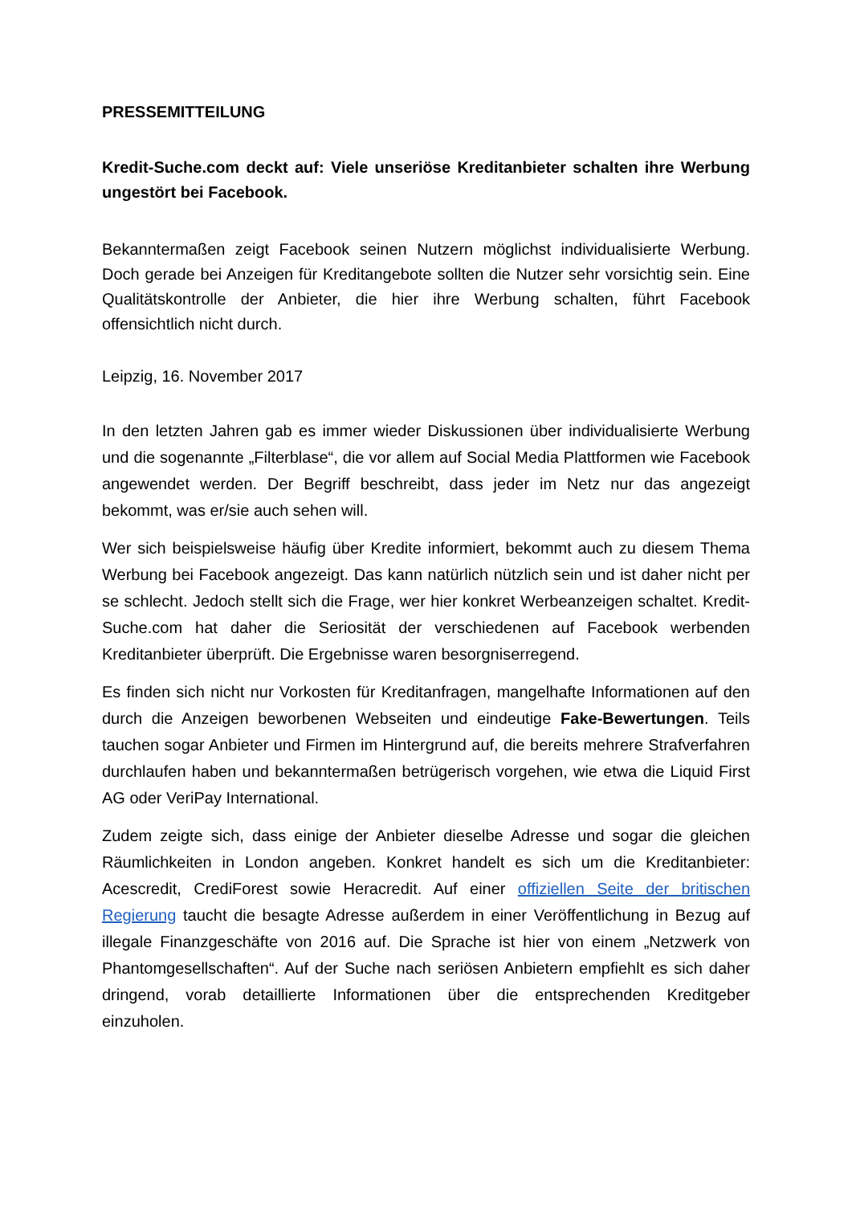PRESSEMITTEILUNG
Kredit-Suche.com deckt auf: Viele unseriöse Kreditanbieter schalten ihre Werbung ungestört bei Facebook.
Bekanntermaßen zeigt Facebook seinen Nutzern möglichst individualisierte Werbung. Doch gerade bei Anzeigen für Kreditangebote sollten die Nutzer sehr vorsichtig sein. Eine Qualitätskontrolle der Anbieter, die hier ihre Werbung schalten, führt Facebook offensichtlich nicht durch.
Leipzig, 16. November 2017
In den letzten Jahren gab es immer wieder Diskussionen über individualisierte Werbung und die sogenannte „Filterblase“, die vor allem auf Social Media Plattformen wie Facebook angewendet werden. Der Begriff beschreibt, dass jeder im Netz nur das angezeigt bekommt, was er/sie auch sehen will.
Wer sich beispielsweise häufig über Kredite informiert, bekommt auch zu diesem Thema Werbung bei Facebook angezeigt. Das kann natürlich nützlich sein und ist daher nicht per se schlecht. Jedoch stellt sich die Frage, wer hier konkret Werbeanzeigen schaltet. Kredit-Suche.com hat daher die Seriosität der verschiedenen auf Facebook werbenden Kreditanbieter überprüft. Die Ergebnisse waren besorgniserregend.
Es finden sich nicht nur Vorkosten für Kreditanfragen, mangelhafte Informationen auf den durch die Anzeigen beworbenen Webseiten und eindeutige Fake-Bewertungen. Teils tauchen sogar Anbieter und Firmen im Hintergrund auf, die bereits mehrere Strafverfahren durchlaufen haben und bekanntermaßen betrügerisch vorgehen, wie etwa die Liquid First AG oder VeriPay International.
Zudem zeigte sich, dass einige der Anbieter dieselbe Adresse und sogar die gleichen Räumlichkeiten in London angeben. Konkret handelt es sich um die Kreditanbieter: Acescredit, CrediForest sowie Heracredit. Auf einer offiziellen Seite der britischen Regierung taucht die besagte Adresse außerdem in einer Veröffentlichung in Bezug auf illegale Finanzgeschäfte von 2016 auf. Die Sprache ist hier von einem „Netzwerk von Phantomgesellschaften“. Auf der Suche nach seriösen Anbietern empfiehlt es sich daher dringend, vorab detaillierte Informationen über die entsprechenden Kreditgeber einzuholen.